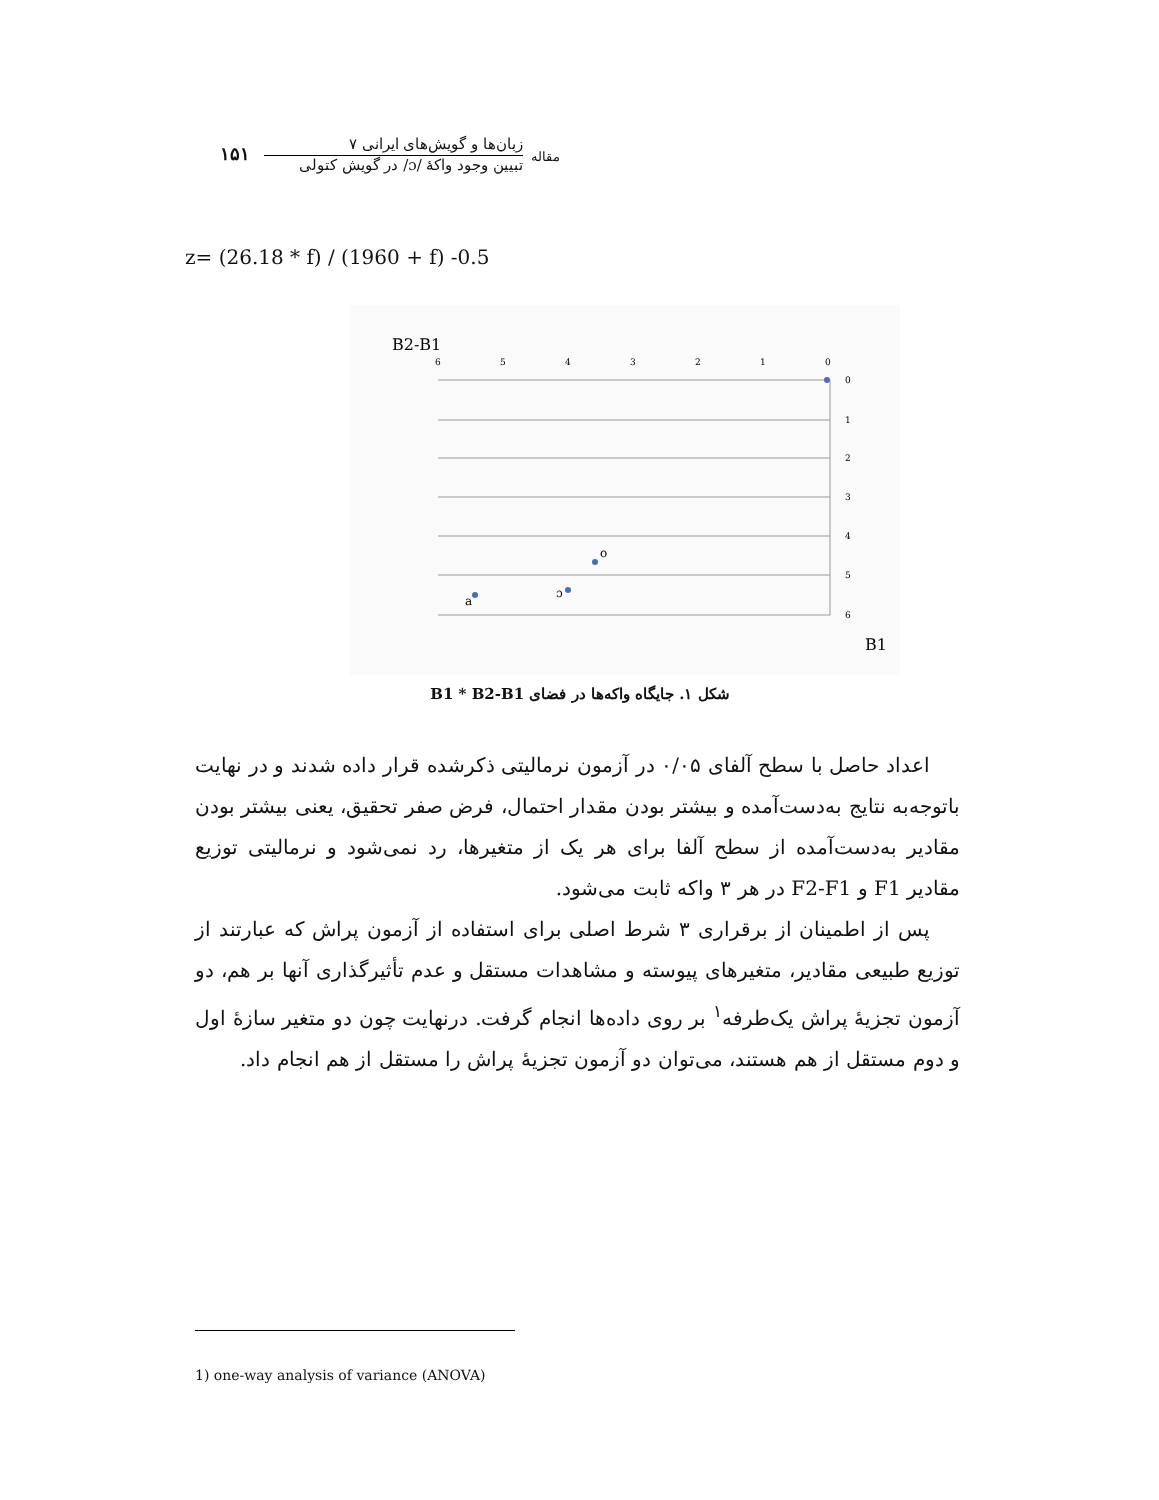مقاله
زبان‌ها و گویش‌های ایرانی ۷
تبیین وجود واکۀ /ɔ/ در گویش کتولی
۱۵۱
z= (26.18 * f) / (1960 + f) -0.5
B2-B1
6
5
4
3
2
1
0
0
1
2
3
4
5
6
o
ɔ
a
B1
شکل ۱. جایگاه واکه‌ها در فضای B1 * B2-B1
اعداد حاصل با سطح آلفای ۰/۰۵ در آزمون نرمالیتی ذکرشده قرار داده شدند و در نهایت باتوجه‌به نتایج به‌دست‌آمده و بیشتر بودن مقدار احتمال، فرض صفر تحقیق، یعنی بیشتر بودن مقادیر به‌دست‌آمده از سطح آلفا برای هر یک از متغیرها، رد نمی‌شود و نرمالیتی توزیع مقادیر F1 و F2-F1 در هر ۳ واکه ثابت می‌شود.
پس از اطمینان از برقراری ۳ شرط اصلی برای استفاده از آزمون پراش که عبارتند از توزیع طبیعی مقادیر، متغیرهای پیوسته و مشاهدات مستقل و عدم تأثیرگذاری آنها بر هم، دو آزمون تجزیۀ پراش یک‌طرفه<sup>۱</sup> بر روی داده‌ها انجام گرفت. درنهایت چون دو متغیر سازۀ اول و دوم مستقل از هم هستند، می‌توان دو آزمون تجزیۀ پراش را مستقل از هم انجام داد.
1) one-way analysis of variance (ANOVA)